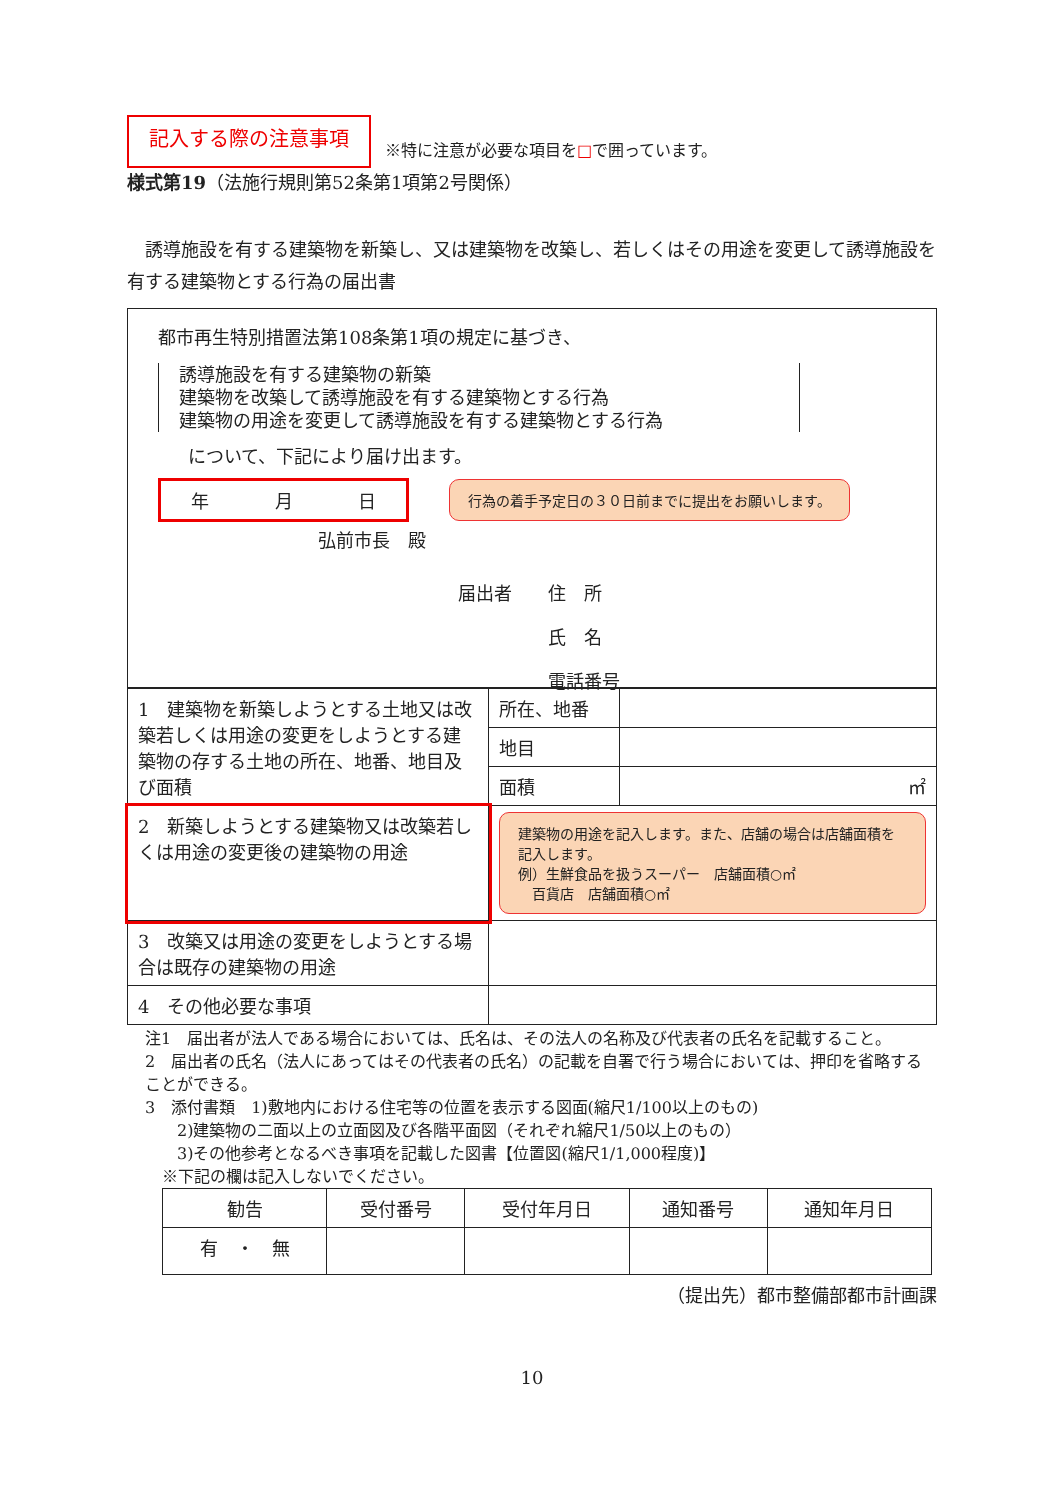記入する際の注意事項 ※特に注意が必要な項目を□で囲っています。
様式第19（法施行規則第52条第1項第2号関係）
　誘導施設を有する建築物を新築し、又は建築物を改築し、若しくはその用途を変更して誘導施設を有する建築物とする行為の届出書
都市再生特別措置法第108条第1項の規定に基づき、
誘導施設を有する建築物の新築
建築物を改築して誘導施設を有する建築物とする行為
建築物の用途を変更して誘導施設を有する建築物とする行為
について、下記により届け出ます。
年 月 日 行為の着手予定日の３０日前までに提出をお願いします。
弘前市長　殿
届出者　　住　所
　　　　　氏　名
　　　　　電話番号
| 1 建築物を新築しようとする土地又は改築若しくは用途の変更をしようとする建築物の存する土地の所在、地番、地目及び面積 | 所在、地番 | |
| | 地目 | |
| | 面積 | ㎡ |
| 2 新築しようとする建築物又は改築若しくは用途の変更後の建築物の用途 | 建築物の用途を記入します。また、店舗の場合は店舗面積を記入します。 例）生鮮食品を扱うスーパー 店舗面積○㎡ 百貨店 店舗面積○㎡ | |
| 3 改築又は用途の変更をしようとする場合は既存の建築物の用途 | | |
| 4 その他必要な事項 | | |
注1　届出者が法人である場合においては、氏名は、その法人の名称及び代表者の氏名を記載すること。
2　届出者の氏名（法人にあってはその代表者の氏名）の記載を自署で行う場合においては、押印を省略することができる。
3　添付書類　1)敷地内における住宅等の位置を表示する図面(縮尺1/100以上のもの)
　　2)建築物の二面以上の立面図及び各階平面図（それぞれ縮尺1/50以上のもの）
　　3)その他参考となるべき事項を記載した図書【位置図(縮尺1/1,000程度)】
※下記の欄は記入しないでください。
| 勧告 | 受付番号 | 受付年月日 | 通知番号 | 通知年月日 |
| --- | --- | --- | --- | --- |
| 有 ・ 無 | | | | |
（提出先）都市整備部都市計画課
10